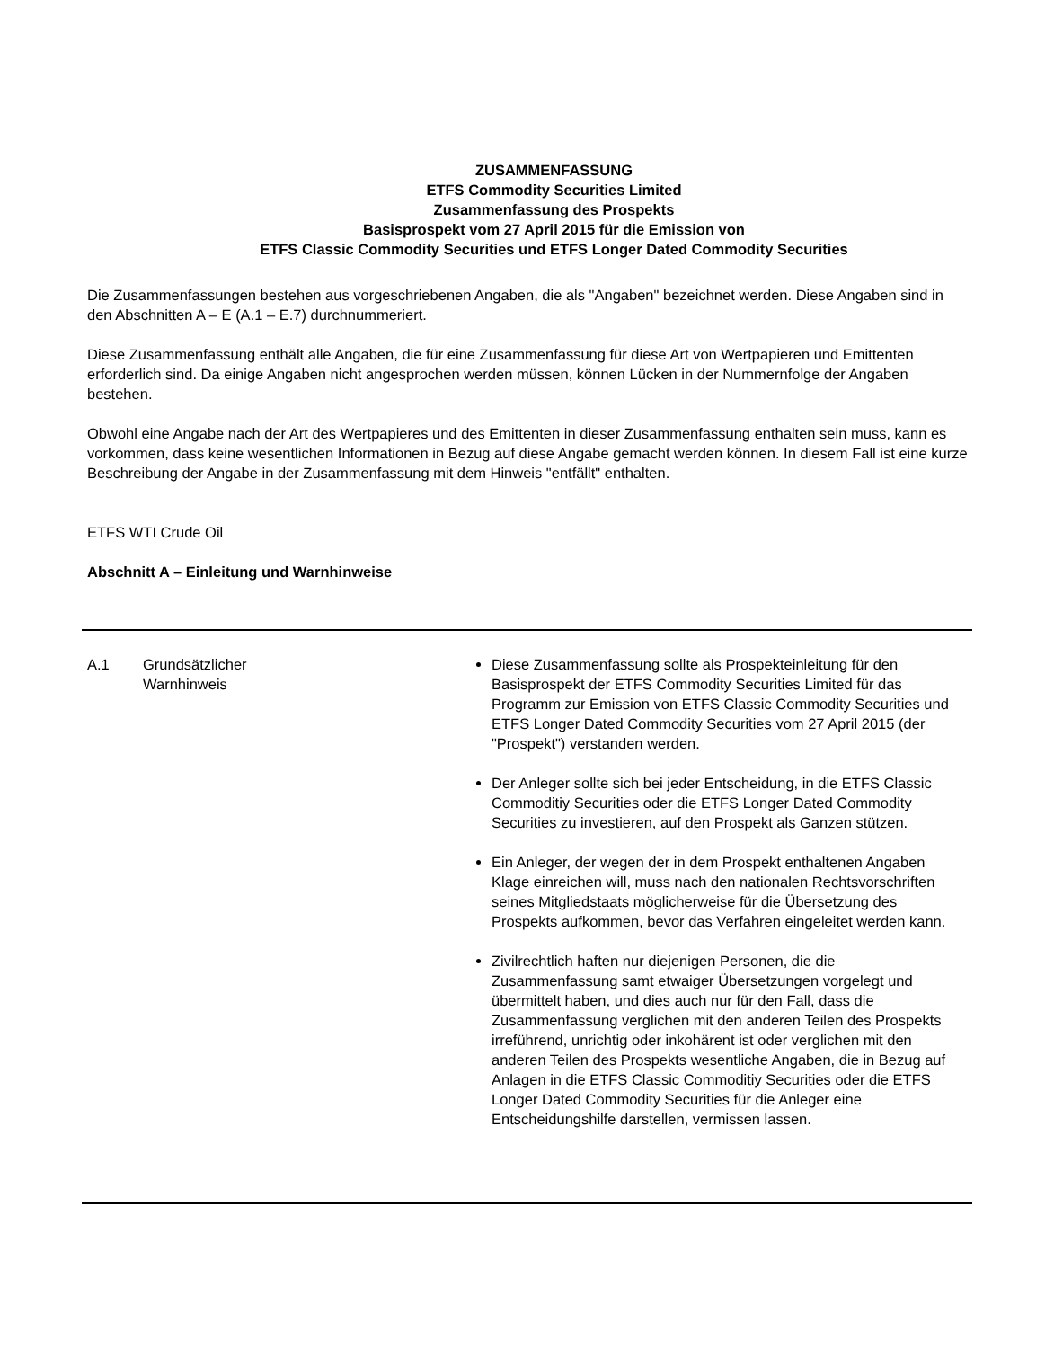ZUSAMMENFASSUNG
ETFS Commodity Securities Limited
Zusammenfassung des Prospekts
Basisprospekt vom 27 April 2015 für die Emission von
ETFS Classic Commodity Securities und ETFS Longer Dated Commodity Securities
Die Zusammenfassungen bestehen aus vorgeschriebenen Angaben, die als "Angaben" bezeichnet werden. Diese Angaben sind in den Abschnitten A – E (A.1 – E.7) durchnummeriert.
Diese Zusammenfassung enthält alle Angaben, die für eine Zusammenfassung für diese Art von Wertpapieren und Emittenten erforderlich sind. Da einige Angaben nicht angesprochen werden müssen, können Lücken in der Nummernfolge der Angaben bestehen.
Obwohl eine Angabe nach der Art des Wertpapieres und des Emittenten in dieser Zusammenfassung enthalten sein muss, kann es vorkommen, dass keine wesentlichen Informationen in Bezug auf diese Angabe gemacht werden können. In diesem Fall ist eine kurze Beschreibung der Angabe in der Zusammenfassung mit dem Hinweis "entfällt" enthalten.
ETFS WTI Crude Oil
Abschnitt A – Einleitung und Warnhinweise
| A.1 | Grundsätzlicher Warnhinweis | Diese Zusammenfassung sollte als Prospekteinleitung für den Basisprospekt der ETFS Commodity Securities Limited für das Programm zur Emission von ETFS Classic Commodity Securities und ETFS Longer Dated Commodity Securities vom 27 April 2015 (der "Prospekt") verstanden werden. Der Anleger sollte sich bei jeder Entscheidung, in die ETFS Classic Commoditiy Securities oder die ETFS Longer Dated Commodity Securities zu investieren, auf den Prospekt als Ganzen stützen. Ein Anleger, der wegen der in dem Prospekt enthaltenen Angaben Klage einreichen will, muss nach den nationalen Rechtsvorschriften seines Mitgliedstaats möglicherweise für die Übersetzung des Prospekts aufkommen, bevor das Verfahren eingeleitet werden kann. Zivilrechtlich haften nur diejenigen Personen, die die Zusammenfassung samt etwaiger Übersetzungen vorgelegt und übermittelt haben, und dies auch nur für den Fall, dass die Zusammenfassung verglichen mit den anderen Teilen des Prospekts irreführend, unrichtig oder inkohärent ist oder verglichen mit den anderen Teilen des Prospekts wesentliche Angaben, die in Bezug auf Anlagen in die ETFS Classic Commoditiy Securities oder die ETFS Longer Dated Commodity Securities für die Anleger eine Entscheidungshilfe darstellen, vermissen lassen. |